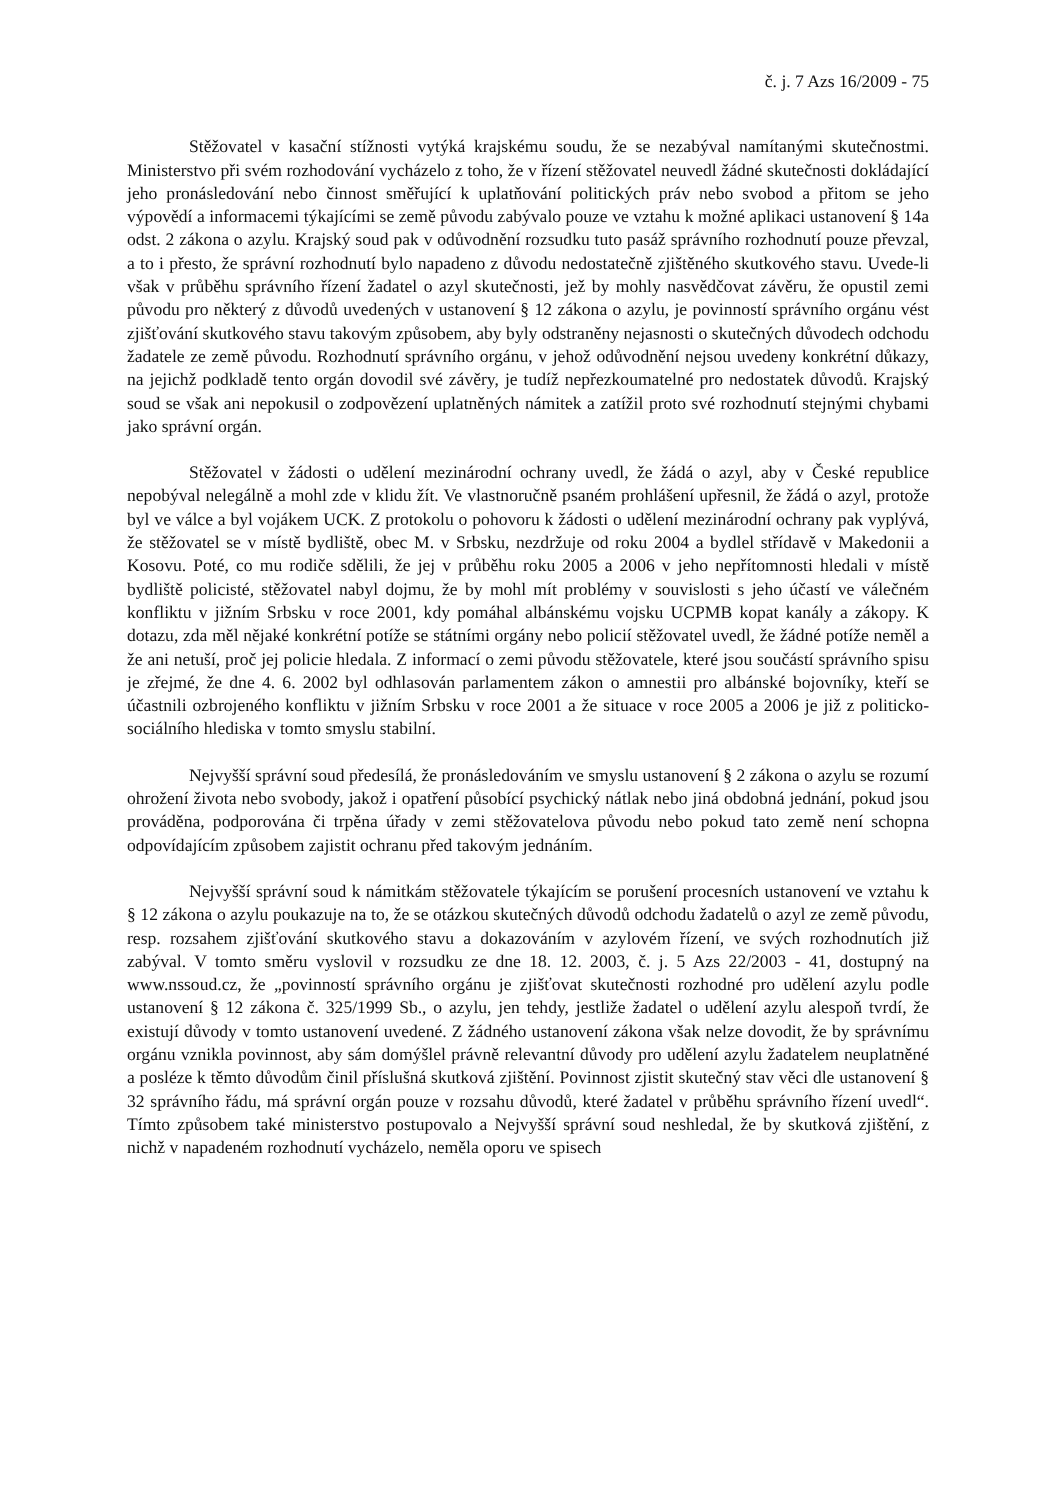č. j. 7 Azs 16/2009 - 75
Stěžovatel v kasační stížnosti vytýká krajskému soudu, že se nezabýval namítanými skutečnostmi. Ministerstvo při svém rozhodování vycházelo z toho, že v řízení stěžovatel neuvedl žádné skutečnosti dokládající jeho pronásledování nebo činnost směřující k uplatňování politických práv nebo svobod a přitom se jeho výpovědí a informacemi týkajícími se země původu zabývalo pouze ve vztahu k možné aplikaci ustanovení § 14a odst. 2 zákona o azylu. Krajský soud pak v odůvodnění rozsudku tuto pasáž správního rozhodnutí pouze převzal, a to i přesto, že správní rozhodnutí bylo napadeno z důvodu nedostatečně zjištěného skutkového stavu. Uvede-li však v průběhu správního řízení žadatel o azyl skutečnosti, jež by mohly nasvědčovat závěru, že opustil zemi původu pro některý z důvodů uvedených v ustanovení § 12 zákona o azylu, je povinností správního orgánu vést zjišťování skutkového stavu takovým způsobem, aby byly odstraněny nejasnosti o skutečných důvodech odchodu žadatele ze země původu. Rozhodnutí správního orgánu, v jehož odůvodnění nejsou uvedeny konkrétní důkazy, na jejichž podkladě tento orgán dovodil své závěry, je tudíž nepřezkoumatelné pro nedostatek důvodů. Krajský soud se však ani nepokusil o zodpovězení uplatněných námitek a zatížil proto své rozhodnutí stejnými chybami jako správní orgán.
Stěžovatel v žádosti o udělení mezinárodní ochrany uvedl, že žádá o azyl, aby v České republice nepobýval nelegálně a mohl zde v klidu žít. Ve vlastnoručně psaném prohlášení upřesnil, že žádá o azyl, protože byl ve válce a byl vojákem UCK. Z protokolu o pohovoru k žádosti o udělení mezinárodní ochrany pak vyplývá, že stěžovatel se v místě bydliště, obec M. v Srbsku, nezdržuje od roku 2004 a bydlel střídavě v Makedonii a Kosovu. Poté, co mu rodiče sdělili, že jej v průběhu roku 2005 a 2006 v jeho nepřítomnosti hledali v místě bydliště policisté, stěžovatel nabyl dojmu, že by mohl mít problémy v souvislosti s jeho účastí ve válečném konfliktu v jižním Srbsku v roce 2001, kdy pomáhal albánskému vojsku UCPMB kopat kanály a zákopy. K dotazu, zda měl nějaké konkrétní potíže se státními orgány nebo policií stěžovatel uvedl, že žádné potíže neměl a že ani netuší, proč jej policie hledala. Z informací o zemi původu stěžovatele, které jsou součástí správního spisu je zřejmé, že dne 4. 6. 2002 byl odhlasován parlamentem zákon o amnestii pro albánské bojovníky, kteří se účastnili ozbrojeného konfliktu v jižním Srbsku v roce 2001 a že situace v roce 2005 a 2006 je již z politicko-sociálního hlediska v tomto smyslu stabilní.
Nejvyšší správní soud předesílá, že pronásledováním ve smyslu ustanovení § 2 zákona o azylu se rozumí ohrožení života nebo svobody, jakož i opatření působící psychický nátlak nebo jiná obdobná jednání, pokud jsou prováděna, podporována či trpěna úřady v zemi stěžovatelova původu nebo pokud tato země není schopna odpovídajícím způsobem zajistit ochranu před takovým jednáním.
Nejvyšší správní soud k námitkám stěžovatele týkajícím se porušení procesních ustanovení ve vztahu k § 12 zákona o azylu poukazuje na to, že se otázkou skutečných důvodů odchodu žadatelů o azyl ze země původu, resp. rozsahem zjišťování skutkového stavu a dokazováním v azylovém řízení, ve svých rozhodnutích již zabýval. V tomto směru vyslovil v rozsudku ze dne 18. 12. 2003, č. j. 5 Azs 22/2003 - 41, dostupný na www.nssoud.cz, že „povinností správního orgánu je zjišťovat skutečnosti rozhodné pro udělení azylu podle ustanovení § 12 zákona č. 325/1999 Sb., o azylu, jen tehdy, jestliže žadatel o udělení azylu alespoň tvrdí, že existují důvody v tomto ustanovení uvedené. Z žádného ustanovení zákona však nelze dovodit, že by správnímu orgánu vznikla povinnost, aby sám domýšlel právně relevantní důvody pro udělení azylu žadatelem neuplatněné a posléze k těmto důvodům činil příslušná skutková zjištění. Povinnost zjistit skutečný stav věci dle ustanovení § 32 správního řádu, má správní orgán pouze v rozsahu důvodů, které žadatel v průběhu správního řízení uvedl“. Tímto způsobem také ministerstvo postupovalo a Nejvyšší správní soud neshledal, že by skutková zjištění, z nichž v napadeném rozhodnutí vycházelo, neměla oporu ve spisech